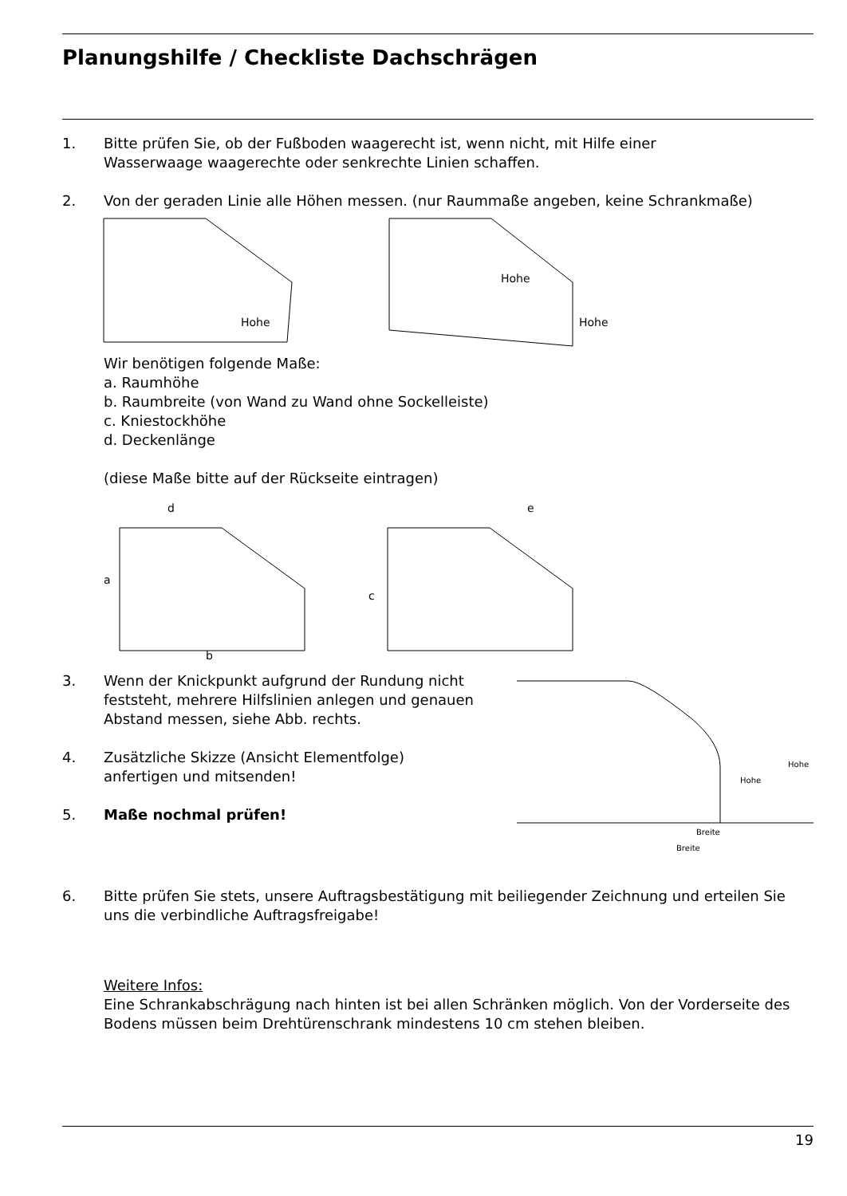Planungshilfe / Checkliste Dachschrägen
1. Bitte prüfen Sie, ob der Fußboden waagerecht ist, wenn nicht, mit Hilfe einer
Wasserwaage waagerechte oder senkrechte Linien schaffen.
2. Von der geraden Linie alle Höhen messen. (nur Raummaße angeben, keine Schrankmaße)
Hohe
Hohe
Hohe
Wir benötigen folgende Maße:
a. Raumhöhe
b. Raumbreite (von Wand zu Wand ohne Sockelleiste)
c. Kniestockhöhe
d. Deckenlänge
(diese Maße bitte auf der Rückseite eintragen)
d
a
c
b
e
3. Wenn der Knickpunkt aufgrund der Rundung nicht feststeht, mehrere Hilfslinien anlegen und genauen Abstand messen, siehe Abb. rechts.
4. Zusätzliche Skizze (Ansicht Elementfolge)
anfertigen und mitsenden!
5. Maße nochmal prüfen!
Hohe
Hohe
Breite
Breite
6. Bitte prüfen Sie stets, unsere Auftragsbestätigung mit beiliegender Zeichnung und erteilen Sie uns die verbindliche Auftragsfreigabe!
Weitere Infos:
Eine Schrankabschrägung nach hinten ist bei allen Schränken möglich. Von der Vorderseite des Bodens müssen beim Drehtürenschrank mindestens 10 cm stehen bleiben.
19